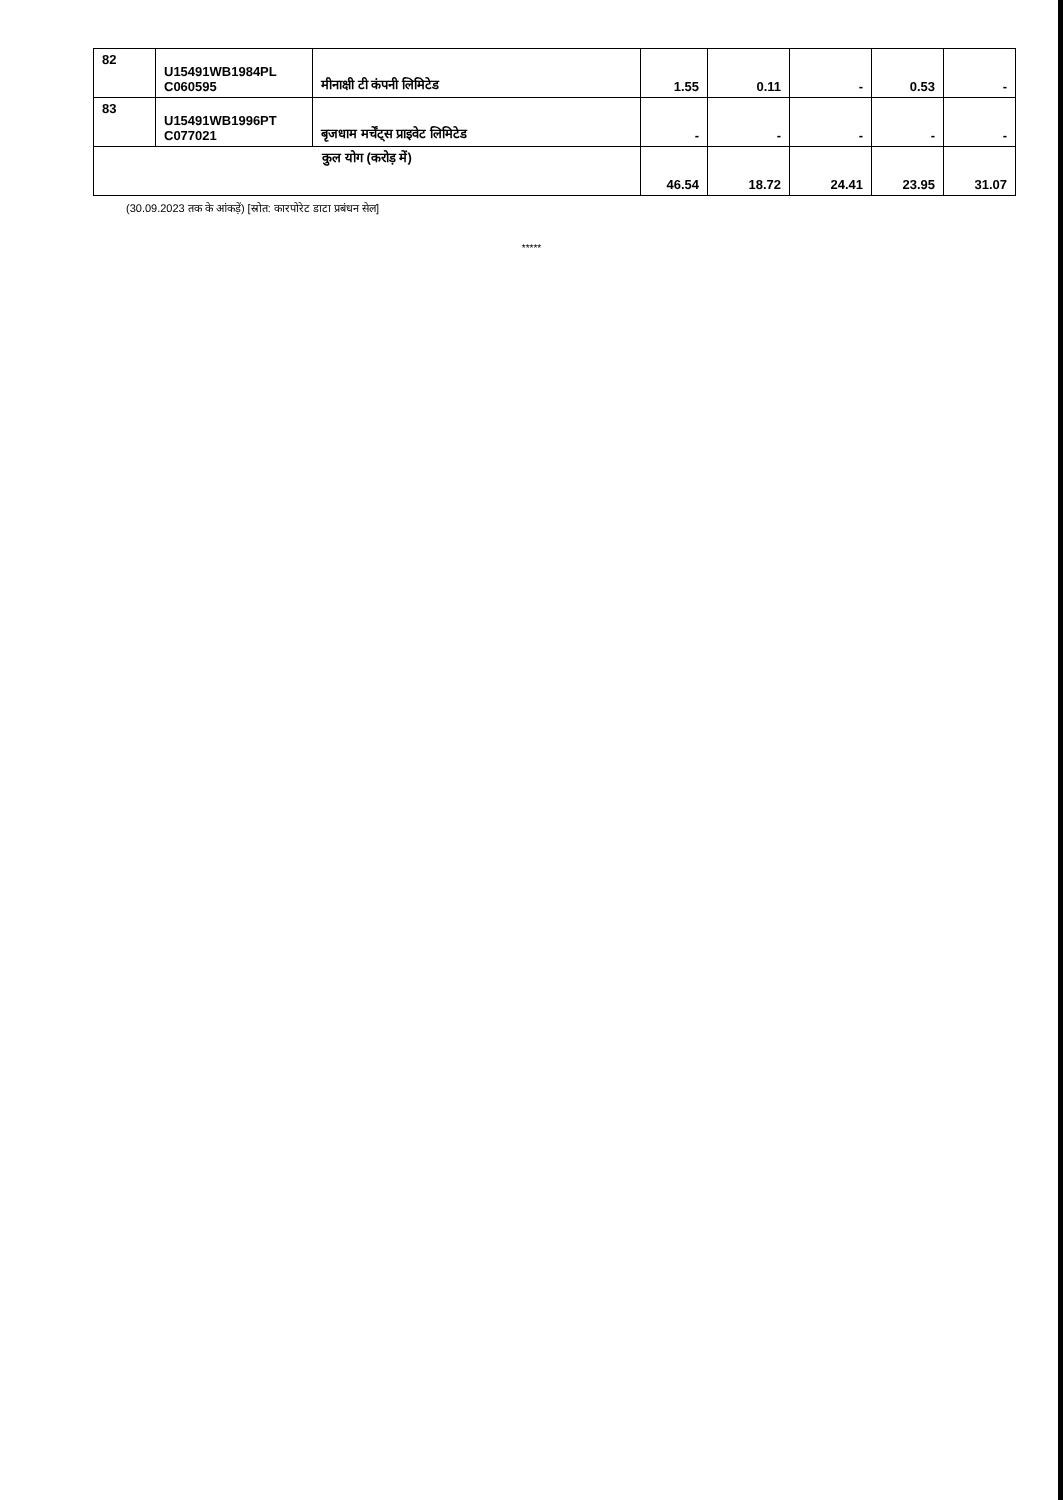| 82 | U15491WB1984PL C060595 | मीनाक्षी टी कंपनी लिमिटेड | 1.55 | 0.11 | - | 0.53 | - |
| 83 | U15491WB1996PT C077021 | बृजधाम मर्चेंट्स प्राइवेट लिमिटेड | - | - | - | - | - |
| कुल योग (करोड़ में) | | | 46.54 | 18.72 | 24.41 | 23.95 | 31.07 |
(30.09.2023 तक के आंकड़ें) [स्रोत: कारपोरेट डाटा प्रबंधन सेल]
*****